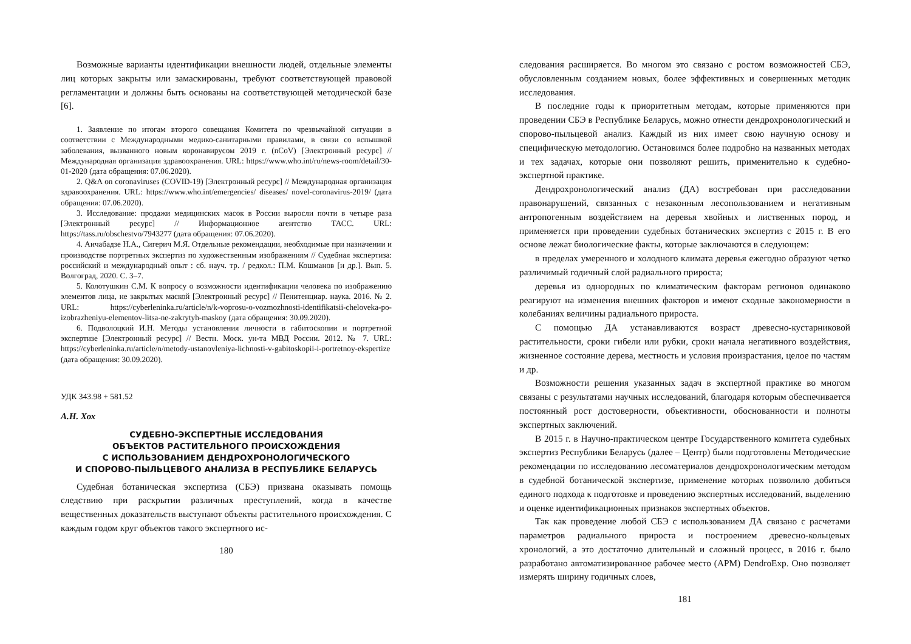Возможные варианты идентификации внешности людей, отдельные элементы лиц которых закрыты или замаскированы, требуют соответствующей правовой регламентации и должны быть основаны на соответствующей методической базе [6].
1. Заявление по итогам второго совещания Комитета по чрезвычайной ситуации в соответствии с Международными медико-санитарными правилами, в связи со вспышкой заболевания, вызванного новым коронавирусом 2019 г. (nCoV) [Электронный ресурс] // Международная организация здравоохранения. URL: https://www.who.int/ru/news-room/detail/30-01-2020 (дата обращения: 07.06.2020).
2. Q&A on coronaviruses (COVID-19) [Электронный ресурс] // Международная организация здравоохранения. URL: https://www.who.int/emergencies/ diseases/ novel-coronavirus-2019/ (дата обращения: 07.06.2020).
3. Исследование: продажи медицинских масок в России выросли почти в четыре раза [Электронный ресурс] // Информационное агентство ТАСС. URL: https://tass.ru/obschestvo/7943277 (дата обращения: 07.06.2020).
4. Анчабадзе Н.А., Сигерич М.Я. Отдельные рекомендации, необходимые при назначении и производстве портретных экспертиз по художественным изображениям // Судебная экспертиза: российский и международный опыт : сб. науч. тр. / редкол.: П.М. Кошманов [и др.]. Вып. 5. Волгоград, 2020. С. 3–7.
5. Колотушкин С.М. К вопросу о возможности идентификации человека по изображению элементов лица, не закрытых маской [Электронный ресурс] // Пенитенциар. наука. 2016. № 2. URL: https://cyberleninka.ru/article/n/k-voprosu-o-vozmozhnosti-identifikatsii-cheloveka-po-izobrazheniyu-elementov-litsa-ne-zakrytyh-maskoy (дата обращения: 30.09.2020).
6. Подволоцкий И.Н. Методы установления личности в габитоскопии и портретной экспертизе [Электронный ресурс] // Вестн. Моск. ун-та МВД России. 2012. № 7. URL: https://cyberleninka.ru/article/n/metody-ustanovleniya-lichnosti-v-gabitoskopii-i-portretnoy-ekspertize (дата обращения: 30.09.2020).
УДК 343.98 + 581.52
А.Н. Хох
СУДЕБНО-ЭКСПЕРТНЫЕ ИССЛЕДОВАНИЯ
ОБЪЕКТОВ РАСТИТЕЛЬНОГО ПРОИСХОЖДЕНИЯ
С ИСПОЛЬЗОВАНИЕМ ДЕНДРОХРОНОЛОГИЧЕСКОГО
И СПОРОВО-ПЫЛЬЦЕВОГО АНАЛИЗА В РЕСПУБЛИКЕ БЕЛАРУСЬ
Судебная ботаническая экспертиза (СБЭ) призвана оказывать помощь следствию при раскрытии различных преступлений, когда в качестве вещественных доказательств выступают объекты растительного происхождения. С каждым годом круг объектов такого экспертного ис-
180
следования расширяется. Во многом это связано с ростом возможностей СБЭ, обусловленным созданием новых, более эффективных и совершенных методик исследования.
В последние годы к приоритетным методам, которые применяются при проведении СБЭ в Республике Беларусь, можно отнести дендрохронологический и спорово-пыльцевой анализ. Каждый из них имеет свою научную основу и специфическую методологию. Остановимся более подробно на названных методах и тех задачах, которые они позволяют решить, применительно к судебно-экспертной практике.
Дендрохронологический анализ (ДА) востребован при расследовании правонарушений, связанных с незаконным лесопользованием и негативным антропогенным воздействием на деревья хвойных и лиственных пород, и применяется при проведении судебных ботанических экспертиз с 2015 г. В его основе лежат биологические факты, которые заключаются в следующем:
в пределах умеренного и холодного климата деревья ежегодно образуют четко различимый годичный слой радиального прироста;
деревья из однородных по климатическим факторам регионов одинаково реагируют на изменения внешних факторов и имеют сходные закономерности в колебаниях величины радиального прироста.
С помощью ДА устанавливаются возраст древесно-кустарниковой растительности, сроки гибели или рубки, сроки начала негативного воздействия, жизненное состояние дерева, местность и условия произрастания, целое по частям и др.
Возможности решения указанных задач в экспертной практике во многом связаны с результатами научных исследований, благодаря которым обеспечивается постоянный рост достоверности, объективности, обоснованности и полноты экспертных заключений.
В 2015 г. в Научно-практическом центре Государственного комитета судебных экспертиз Республики Беларусь (далее – Центр) были подготовлены Методические рекомендации по исследованию лесоматериалов дендрохронологическим методом в судебной ботанической экспертизе, применение которых позволило добиться единого подхода к подготовке и проведению экспертных исследований, выделению и оценке идентификационных признаков экспертных объектов.
Так как проведение любой СБЭ с использованием ДА связано с расчетами параметров радиального прироста и построением древесно-кольцевых хронологий, а это достаточно длительный и сложный процесс, в 2016 г. было разработано автоматизированное рабочее место (АРМ) DendroExp. Оно позволяет измерять ширину годичных слоев,
181